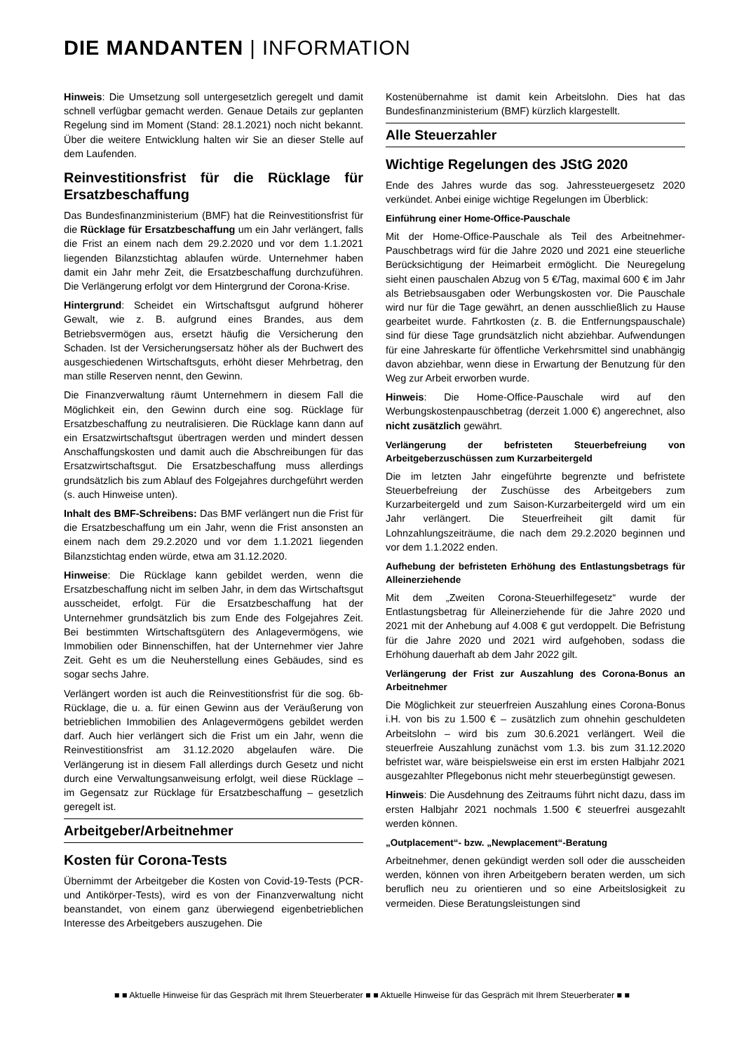DIE MANDANTEN | INFORMATION
Hinweis: Die Umsetzung soll untergesetzlich geregelt und damit schnell verfügbar gemacht werden. Genaue Details zur geplanten Regelung sind im Moment (Stand: 28.1.2021) noch nicht bekannt. Über die weitere Entwicklung halten wir Sie an dieser Stelle auf dem Laufenden.
Reinvestitionsfrist für die Rücklage für Ersatzbeschaffung
Das Bundesfinanzministerium (BMF) hat die Reinvestitionsfrist für die Rücklage für Ersatzbeschaffung um ein Jahr verlängert, falls die Frist an einem nach dem 29.2.2020 und vor dem 1.1.2021 liegenden Bilanzstichtag ablaufen würde. Unternehmer haben damit ein Jahr mehr Zeit, die Ersatzbeschaffung durchzuführen. Die Verlängerung erfolgt vor dem Hintergrund der Corona-Krise.
Hintergrund: Scheidet ein Wirtschaftsgut aufgrund höherer Gewalt, wie z. B. aufgrund eines Brandes, aus dem Betriebsvermögen aus, ersetzt häufig die Versicherung den Schaden. Ist der Versicherungsersatz höher als der Buchwert des ausgeschiedenen Wirtschaftsguts, erhöht dieser Mehrbetrag, den man stille Reserven nennt, den Gewinn.
Die Finanzverwaltung räumt Unternehmern in diesem Fall die Möglichkeit ein, den Gewinn durch eine sog. Rücklage für Ersatzbeschaffung zu neutralisieren. Die Rücklage kann dann auf ein Ersatzwirtschaftsgut übertragen werden und mindert dessen Anschaffungskosten und damit auch die Abschreibungen für das Ersatzwirtschaftsgut. Die Ersatzbeschaffung muss allerdings grundsätzlich bis zum Ablauf des Folgejahres durchgeführt werden (s. auch Hinweise unten).
Inhalt des BMF-Schreibens: Das BMF verlängert nun die Frist für die Ersatzbeschaffung um ein Jahr, wenn die Frist ansonsten an einem nach dem 29.2.2020 und vor dem 1.1.2021 liegenden Bilanzstichtag enden würde, etwa am 31.12.2020.
Hinweise: Die Rücklage kann gebildet werden, wenn die Ersatzbeschaffung nicht im selben Jahr, in dem das Wirtschaftsgut ausscheidet, erfolgt. Für die Ersatzbeschaffung hat der Unternehmer grundsätzlich bis zum Ende des Folgejahres Zeit. Bei bestimmten Wirtschaftsgütern des Anlagevermögens, wie Immobilien oder Binnenschiffen, hat der Unternehmer vier Jahre Zeit. Geht es um die Neuherstellung eines Gebäudes, sind es sogar sechs Jahre.
Verlängert worden ist auch die Reinvestitionsfrist für die sog. 6b-Rücklage, die u. a. für einen Gewinn aus der Veräußerung von betrieblichen Immobilien des Anlagevermögens gebildet werden darf. Auch hier verlängert sich die Frist um ein Jahr, wenn die Reinvestitionsfrist am 31.12.2020 abgelaufen wäre. Die Verlängerung ist in diesem Fall allerdings durch Gesetz und nicht durch eine Verwaltungsanweisung erfolgt, weil diese Rücklage – im Gegensatz zur Rücklage für Ersatzbeschaffung – gesetzlich geregelt ist.
Arbeitgeber/Arbeitnehmer
Kosten für Corona-Tests
Übernimmt der Arbeitgeber die Kosten von Covid-19-Tests (PCR- und Antikörper-Tests), wird es von der Finanzverwaltung nicht beanstandet, von einem ganz überwiegend eigenbetrieblichen Interesse des Arbeitgebers auszugehen. Die
Kostenübernahme ist damit kein Arbeitslohn. Dies hat das Bundesfinanzministerium (BMF) kürzlich klargestellt.
Alle Steuerzahler
Wichtige Regelungen des JStG 2020
Ende des Jahres wurde das sog. Jahressteuergesetz 2020 verkündet. Anbei einige wichtige Regelungen im Überblick:
Einführung einer Home-Office-Pauschale
Mit der Home-Office-Pauschale als Teil des Arbeitnehmer-Pauschbetrags wird für die Jahre 2020 und 2021 eine steuerliche Berücksichtigung der Heimarbeit ermöglicht. Die Neuregelung sieht einen pauschalen Abzug von 5 €/Tag, maximal 600 € im Jahr als Betriebsausgaben oder Werbungskosten vor. Die Pauschale wird nur für die Tage gewährt, an denen ausschließlich zu Hause gearbeitet wurde. Fahrtkosten (z. B. die Entfernungspauschale) sind für diese Tage grundsätzlich nicht abziehbar. Aufwendungen für eine Jahreskarte für öffentliche Verkehrsmittel sind unabhängig davon abziehbar, wenn diese in Erwartung der Benutzung für den Weg zur Arbeit erworben wurde.
Hinweis: Die Home-Office-Pauschale wird auf den Werbungskostenpauschbetrag (derzeit 1.000 €) angerechnet, also nicht zusätzlich gewährt.
Verlängerung der befristeten Steuerbefreiung von Arbeitgeberzuschüssen zum Kurzarbeitergeld
Die im letzten Jahr eingeführte begrenzte und befristete Steuerbefreiung der Zuschüsse des Arbeitgebers zum Kurzarbeitergeld und zum Saison-Kurzarbeitergeld wird um ein Jahr verlängert. Die Steuerfreiheit gilt damit für Lohnzahlungszeiträume, die nach dem 29.2.2020 beginnen und vor dem 1.1.2022 enden.
Aufhebung der befristeten Erhöhung des Entlastungsbetrags für Alleinerziehende
Mit dem „Zweiten Corona-Steuerhilfegesetz“ wurde der Entlastungsbetrag für Alleinerziehende für die Jahre 2020 und 2021 mit der Anhebung auf 4.008 € gut verdoppelt. Die Befristung für die Jahre 2020 und 2021 wird aufgehoben, sodass die Erhöhung dauerhaft ab dem Jahr 2022 gilt.
Verlängerung der Frist zur Auszahlung des Corona-Bonus an Arbeitnehmer
Die Möglichkeit zur steuerfreien Auszahlung eines Corona-Bonus i.H. von bis zu 1.500 € – zusätzlich zum ohnehin geschuldeten Arbeitslohn – wird bis zum 30.6.2021 verlängert. Weil die steuerfreie Auszahlung zunächst vom 1.3. bis zum 31.12.2020 befristet war, wäre beispielsweise ein erst im ersten Halbjahr 2021 ausgezahlter Pflegebonus nicht mehr steuerbegünstigt gewesen.
Hinweis: Die Ausdehnung des Zeitraums führt nicht dazu, dass im ersten Halbjahr 2021 nochmals 1.500 € steuerfrei ausgezahlt werden können.
„Outplacement“- bzw. „Newplacement“-Beratung
Arbeitnehmer, denen gekündigt werden soll oder die ausscheiden werden, können von ihren Arbeitgebern beraten werden, um sich beruflich neu zu orientieren und so eine Arbeitslosigkeit zu vermeiden. Diese Beratungsleistungen sind
■ ■ Aktuelle Hinweise für das Gespräch mit Ihrem Steuerberater ■ ■ Aktuelle Hinweise für das Gespräch mit Ihrem Steuerberater ■ ■